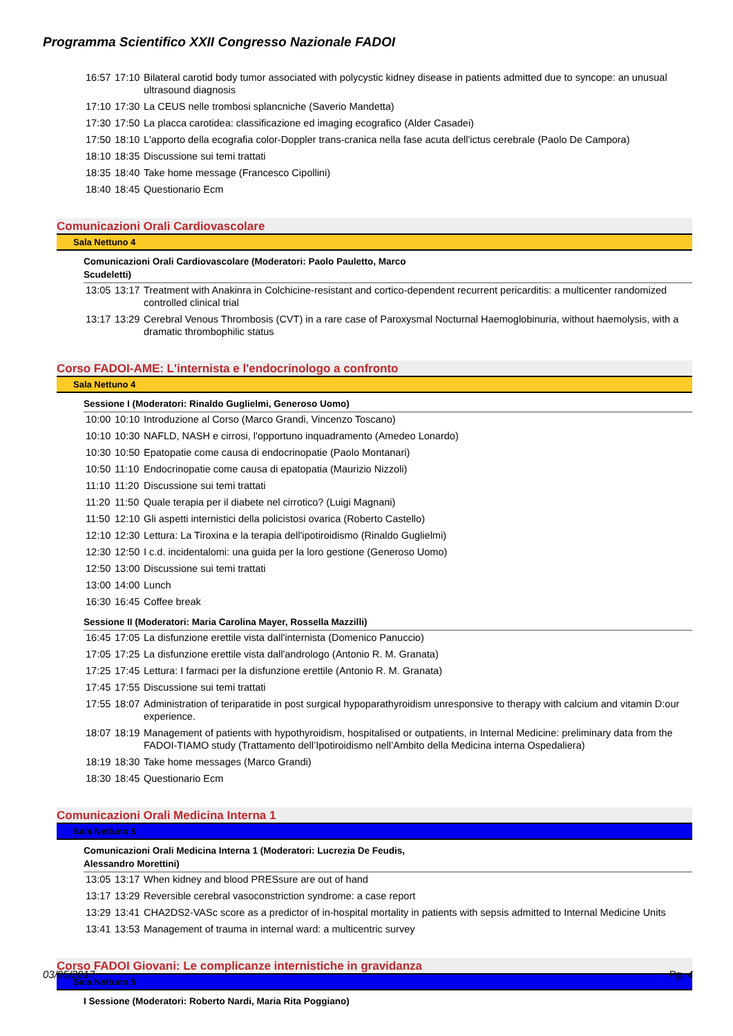Programma Scientifico XXII Congresso Nazionale FADOI
| 16:57 | 17:10 | Bilateral carotid body tumor associated with polycystic kidney disease in patients admitted due to syncope: an unusual ultrasound diagnosis |
| 17:10 | 17:30 | La CEUS nelle trombosi splancniche (Saverio Mandetta) |
| 17:30 | 17:50 | La placca carotidea: classificazione ed imaging ecografico (Alder Casadei) |
| 17:50 | 18:10 | L'apporto della ecografia color-Doppler trans-cranica nella fase acuta dell'ictus cerebrale (Paolo De Campora) |
| 18:10 | 18:35 | Discussione sui temi trattati |
| 18:35 | 18:40 | Take home message (Francesco Cipollini) |
| 18:40 | 18:45 | Questionario Ecm |
Comunicazioni Orali Cardiovascolare
Sala Nettuno 4
Comunicazioni Orali Cardiovascolare (Moderatori: Paolo Pauletto, Marco Scudeletti)
| 13:05 | 13:17 | Treatment with Anakinra in Colchicine-resistant and cortico-dependent recurrent pericarditis: a multicenter randomized controlled clinical trial |
| 13:17 | 13:29 | Cerebral Venous Thrombosis (CVT) in a rare case of Paroxysmal Nocturnal Haemoglobinuria, without haemolysis, with a dramatic thrombophilic status |
Corso FADOI-AME: L'internista e l'endocrinologo a confronto
Sala Nettuno 4
Sessione I (Moderatori: Rinaldo Guglielmi, Generoso Uomo)
| 10:00 | 10:10 | Introduzione al Corso (Marco Grandi, Vincenzo Toscano) |
| 10:10 | 10:30 | NAFLD, NASH e cirrosi, l'opportuno inquadramento (Amedeo Lonardo) |
| 10:30 | 10:50 | Epatopatie come causa di endocrinopatie (Paolo Montanari) |
| 10:50 | 11:10 | Endocrinopatie come causa di epatopatia (Maurizio Nizzoli) |
| 11:10 | 11:20 | Discussione sui temi trattati |
| 11:20 | 11:50 | Quale terapia per il diabete nel cirrotico? (Luigi Magnani) |
| 11:50 | 12:10 | Gli aspetti internistici della policistosi ovarica (Roberto Castello) |
| 12:10 | 12:30 | Lettura: La Tiroxina e la terapia dell'ipotiroidismo (Rinaldo Guglielmi) |
| 12:30 | 12:50 | I c.d. incidentalomi: una guida per la loro gestione (Generoso Uomo) |
| 12:50 | 13:00 | Discussione sui temi trattati |
| 13:00 | 14:00 | Lunch |
| 16:30 | 16:45 | Coffee break |
Sessione II (Moderatori: Maria Carolina Mayer, Rossella Mazzilli)
| 16:45 | 17:05 | La disfunzione erettile vista dall'internista (Domenico Panuccio) |
| 17:05 | 17:25 | La disfunzione erettile vista dall'andrologo (Antonio R. M. Granata) |
| 17:25 | 17:45 | Lettura: I farmaci per la disfunzione erettile (Antonio R. M. Granata) |
| 17:45 | 17:55 | Discussione sui temi trattati |
| 17:55 | 18:07 | Administration of teriparatide in post surgical hypoparathyroidism unresponsive to therapy with calcium and vitamin D:our experience. |
| 18:07 | 18:19 | Management of patients with hypothyroidism, hospitalised or outpatients, in Internal Medicine: preliminary data from the FADOI-TIAMO study (Trattamento dell’Ipotiroidismo nell’Ambito della Medicina interna Ospedaliera) |
| 18:19 | 18:30 | Take home messages (Marco Grandi) |
| 18:30 | 18:45 | Questionario Ecm |
Comunicazioni Orali Medicina Interna 1
Sala Nettuno 5
Comunicazioni Orali Medicina Interna 1 (Moderatori: Lucrezia De Feudis, Alessandro Morettini)
| 13:05 | 13:17 | When kidney and blood PRESsure are out of hand |
| 13:17 | 13:29 | Reversible cerebral vasoconstriction syndrome: a case report |
| 13:29 | 13:41 | CHA2DS2-VASc score as a predictor of in-hospital mortality in patients with sepsis admitted to Internal Medicine Units |
| 13:41 | 13:53 | Management of trauma in internal ward: a multicentric survey |
Corso FADOI Giovani: Le complicanze internistiche in gravidanza
Sala Nettuno 5
I Sessione (Moderatori: Roberto Nardi, Maria Rita Poggiano)
03/05/2017 Pg. 4